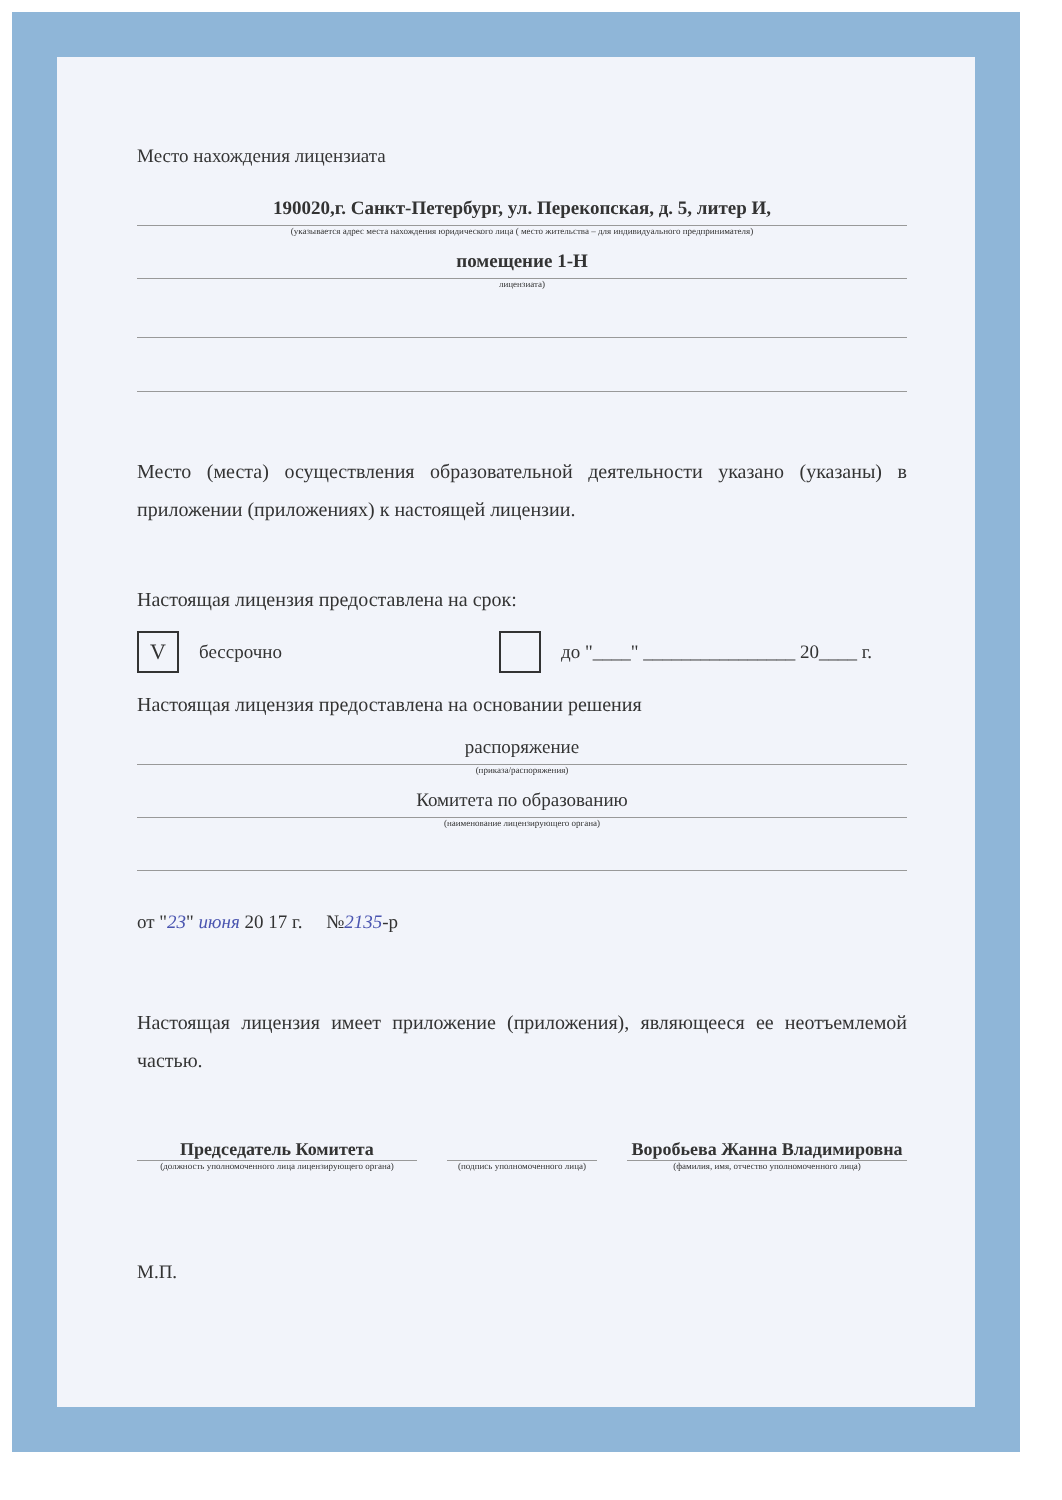Место нахождения лицензиата
190020,г. Санкт-Петербург, ул. Перекопская, д. 5, литер И,
(указывается адрес места нахождения юридического лица ( место жительства – для индивидуального предпринимателя)
помещение 1-Н
лицензиата)
Место (места) осуществления образовательной деятельности указано (указаны) в приложении (приложениях) к настоящей лицензии.
Настоящая лицензия предоставлена на срок:
V
бессрочно
до "____" ________________ 20____ г.
Настоящая лицензия предоставлена на основании решения
распоряжение
(приказа/распоряжения)
Комитета по образованию
(наименование лицензирующего органа)
от "23" июня 20 17 г. №2135-р
Настоящая лицензия имеет приложение (приложения), являющееся ее неотъемлемой частью.
Председатель Комитета
(должность уполномоченного лица лицензирующего органа)
(подпись уполномоченного лица)
Воробьева Жанна Владимировна
(фамилия, имя, отчество уполномоченного лица)
М.П.